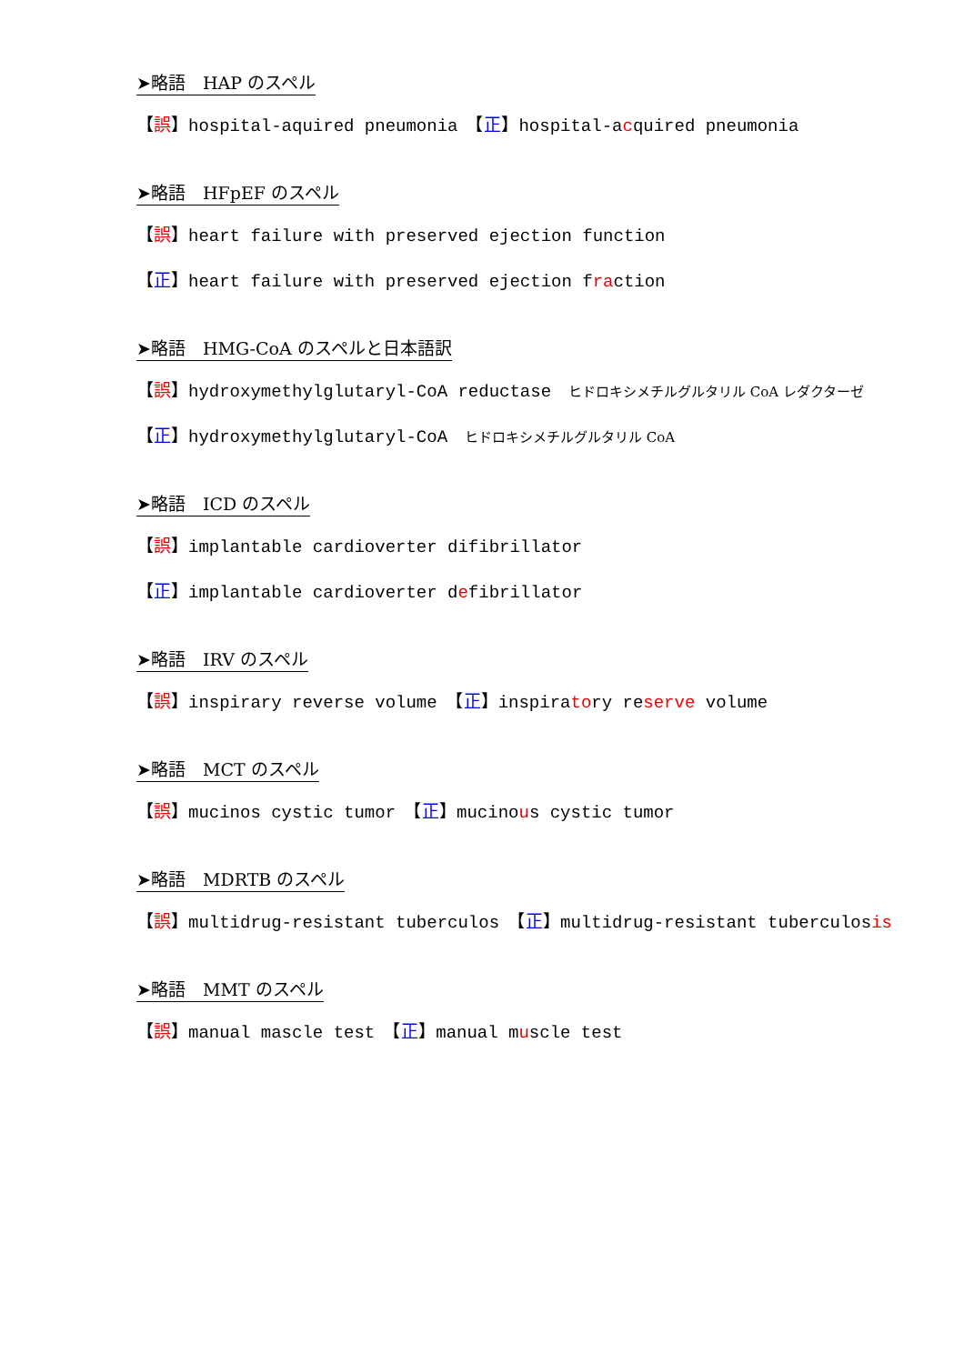➤略語　HAP のスペル
【誤】hospital-aquired pneumonia　【正】hospital-acquired pneumonia
➤略語　HFpEF のスペル
【誤】heart failure with preserved ejection function
【正】heart failure with preserved ejection fraction
➤略語　HMG-CoA のスペルと日本語訳
【誤】hydroxymethylglutaryl-CoA reductase　ヒドロキシメチルグルタリル CoA レダクターゼ
【正】hydroxymethylglutaryl-CoA　ヒドロキシメチルグルタリル CoA
➤略語　ICD のスペル
【誤】implantable cardioverter difibrillator
【正】implantable cardioverter defibrillator
➤略語　IRV のスペル
【誤】inspirary reverse volume　【正】inspiratory reserve volume
➤略語　MCT のスペル
【誤】mucinos cystic tumor　【正】mucinous cystic tumor
➤略語　MDRTB のスペル
【誤】multidrug-resistant tuberculos　【正】multidrug-resistant tuberculosis
➤略語　MMT のスペル
【誤】manual mascle test　【正】manual muscle test